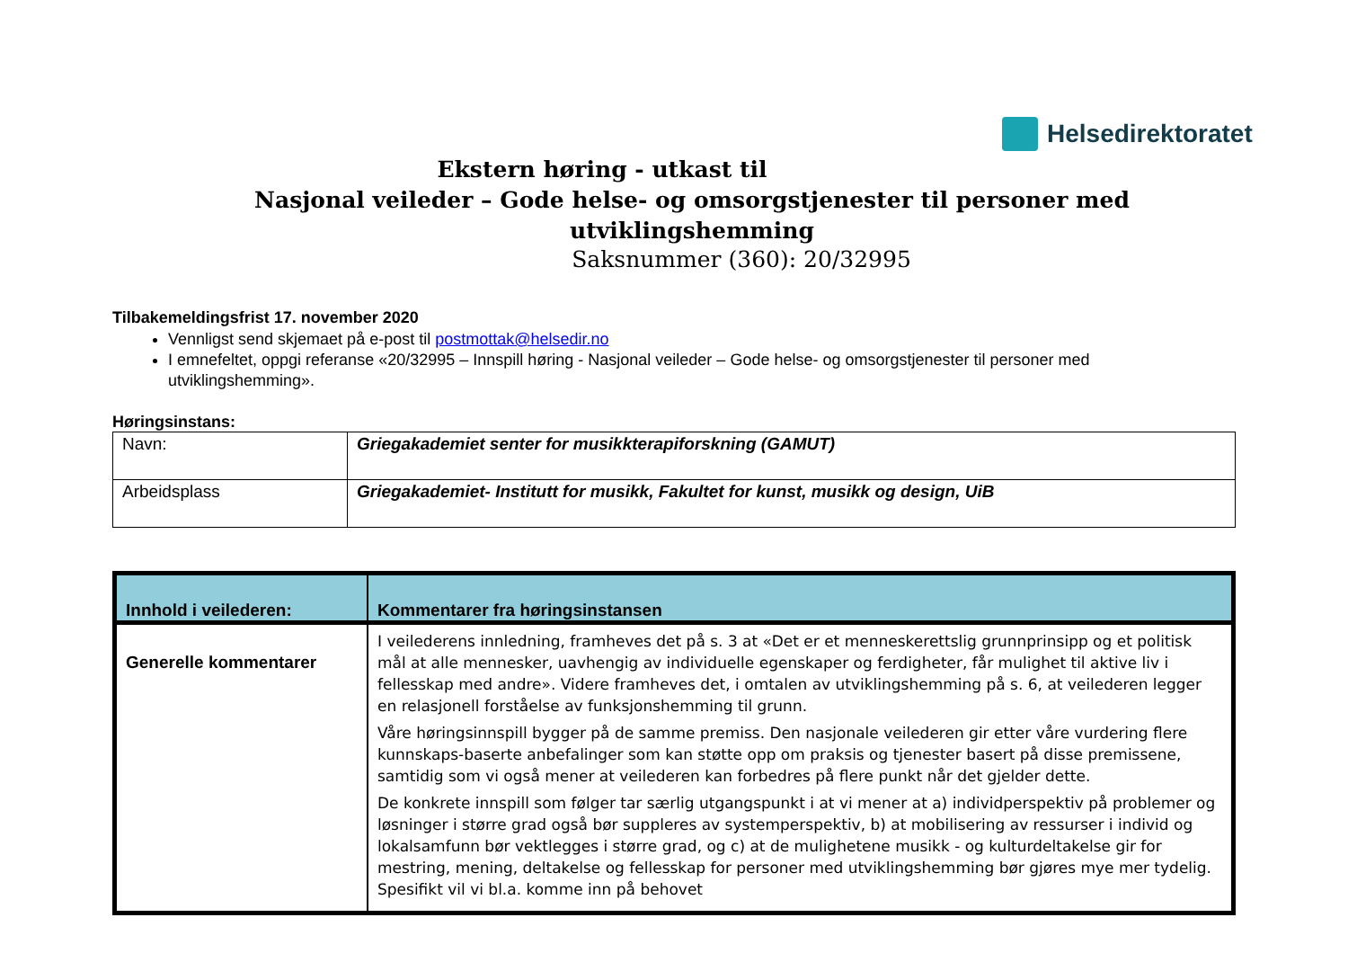Helsedirektoratet
Ekstern høring - utkast til
Nasjonal veileder – Gode helse- og omsorgstjenester til personer med utviklingshemming
Saksnummer (360): 20/32995
Tilbakemeldingsfrist 17. november 2020
Vennligst send skjemaet på e-post til postmottak@helsedir.no
I emnefeltet, oppgi referanse «20/32995 – Innspill høring - Nasjonal veileder – Gode helse- og omsorgstjenester til personer med utviklingshemming».
Høringsinstans:
| Navn: | Griegakademiet senter for musikkterapiforskning (GAMUT) |
| Arbeidsplass | Griegakademiet- Institutt for musikk, Fakultet for kunst, musikk og design, UiB |
| Innhold i veilederen: | Kommentarer fra høringsinstansen |
| --- | --- |
| Generelle kommentarer | I veilederens innledning, framheves det på s. 3 at «Det er et menneskerettslig grunnprinsipp og et politisk mål at alle mennesker, uavhengig av individuelle egenskaper og ferdigheter, får mulighet til aktive liv i fellesskap med andre». Videre framheves det, i omtalen av utviklingshemming på s. 6, at veilederen legger en relasjonell forståelse av funksjonshemming til grunn. Våre høringsinnspill bygger på de samme premiss. Den nasjonale veilederen gir etter våre vurdering flere kunnskaps-baserte anbefalinger som kan støtte opp om praksis og tjenester basert på disse premissene, samtidig som vi også mener at veilederen kan forbedres på flere punkt når det gjelder dette. De konkrete innspill som følger tar særlig utgangspunkt i at vi mener at a) individperspektiv på problemer og løsninger i større grad også bør suppleres av systemperspektiv, b) at mobilisering av ressurser i individ og lokalsamfunn bør vektlegges i større grad, og c) at de mulighetene musikk - og kulturdeltakelse gir for mestring, mening, deltakelse og fellesskap for personer med utviklingshemming bør gjøres mye mer tydelig. Spesifikt vil vi bl.a. komme inn på behovet |